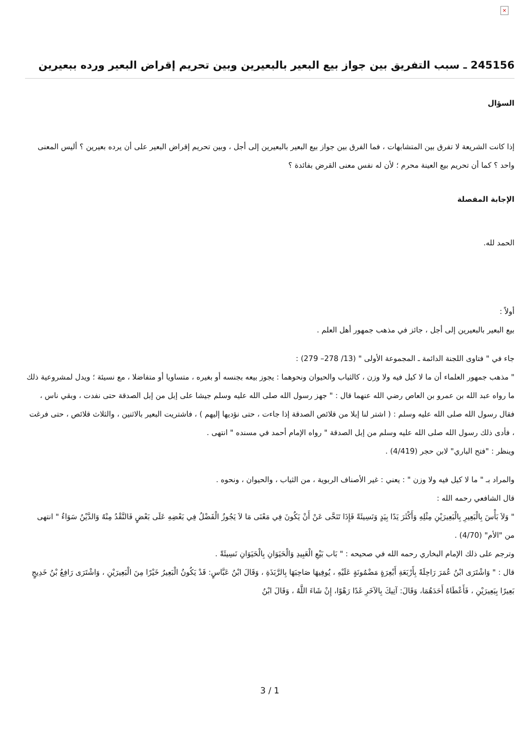×
245156 ـ سبب التفريق بين جواز بيع البعير بالبعيرين وبين تحريم إقراض البعير ورده ببعيرين
السؤال
إذا كانت الشريعة لا تفرق بين المتشابهات ، فما الفرق بين جواز بيع البعير بالبعيرين إلى أجل ، وبين تحريم إقراض البعير على أن يرده بعيرين ؟ أليس المعنى واحد ؟ كما أن تحريم بيع العينة محرم ؛ لأن له نفس معنى القرض بفائدة ؟
الإجابة المفصلة
الحمد لله.
أولاً :
بيع البعير بالبعيرين إلى أجل ، جائز في مذهب جمهور أهل العلم .
جاء في " فتاوى اللجنة الدائمة ـ المجموعة الأولى " (13/ 278– 279) :
" مذهب جمهور العلماء أن ما لا كيل فيه ولا وزن ، كالثياب والحيوان ونحوهما : يجوز بيعه بجنسه أو بغيره ، متساويا أو متفاضلا ، مع نسيئة ؛ ويدل لمشروعية ذلك ما رواه عبد الله بن عمرو بن العاص رضي الله عنهما قال : " جهز رسول الله صلى الله عليه وسلم جيشا على إبل من إبل الصدقة حتى نفدت ، وبقي ناس ، فقال رسول الله صلى الله عليه وسلم : ( اشتر لنا إبلا من قلائص الصدقة إذا جاءت ، حتى نؤديها إليهم ) ، فاشتريت البعير بالاثنين ، والثلاث قلائص ، حتى فرغت ، فأدى ذلك رسول الله صلى الله عليه وسلم من إبل الصدقة " رواه الإمام أحمد في مسنده " انتهى .
وينظر : "فتح الباري" لابن حجر (4/419) .
والمراد بـ " ما لا كيل فيه ولا وزن " : يعني : غير الأصناف الربوية ، من الثياب ، والحيوان ، ونحوه .
قال الشافعي رحمه الله :
" وَلاَ بَأْسَ بِالْبَعِيرِ بِالْبَعِيرَيْنِ مِثْلِهِ وَأَكْثَرَ يَدًا بِيَدٍ وَنَسِيئَةً فَإِذَا تَنَحَّى عَنْ أَنْ يَكُونَ فِي مَعْنَى مَا لاَ يَجُوزُ الْفَضْلُ فِي بَعْضِهِ عَلَى بَعْضٍ فَالنَّقْدُ مِنْهُ وَالدَّيْنُ سَوَاءٌ " انتهى من "الأم" (4/70) .
وترجم على ذلك الإمام البخاري رحمه الله في صحيحه : " بَاب بَيْعِ الْعَبِيدِ وَالْحَيَوَانِ بِالْحَيَوَانِ نَسِيئَةً .
قال : " وَاشْتَرَى ابْنُ عُمَرَ رَاحِلَةً بِأَرْبَعَةِ أَبْعِرَةٍ مَضْمُونَةٍ عَلَيْهِ ، يُوفِيهَا صَاحِبَهَا بِالرَّبَذَةِ ، وَقَالَ ابْنُ عَبَّاسٍ: قَدْ يَكُونُ الْبَعِيرُ خَيْرًا مِنَ الْبَعِيرَيْنِ ، وَاشْتَرَى رَافِعُ بْنُ خَدِيجٍ بَعِيرًا بِبَعِيرَيْنِ ، فَأَعْطَاهُ أَحَدَهُمَا، وَقَالَ: آتِيكَ بِالآخَرِ غَدًا رَهْوًا، إِنْ شَاءَ اللَّهُ ، وَقَالَ ابْنُ
3 / 1